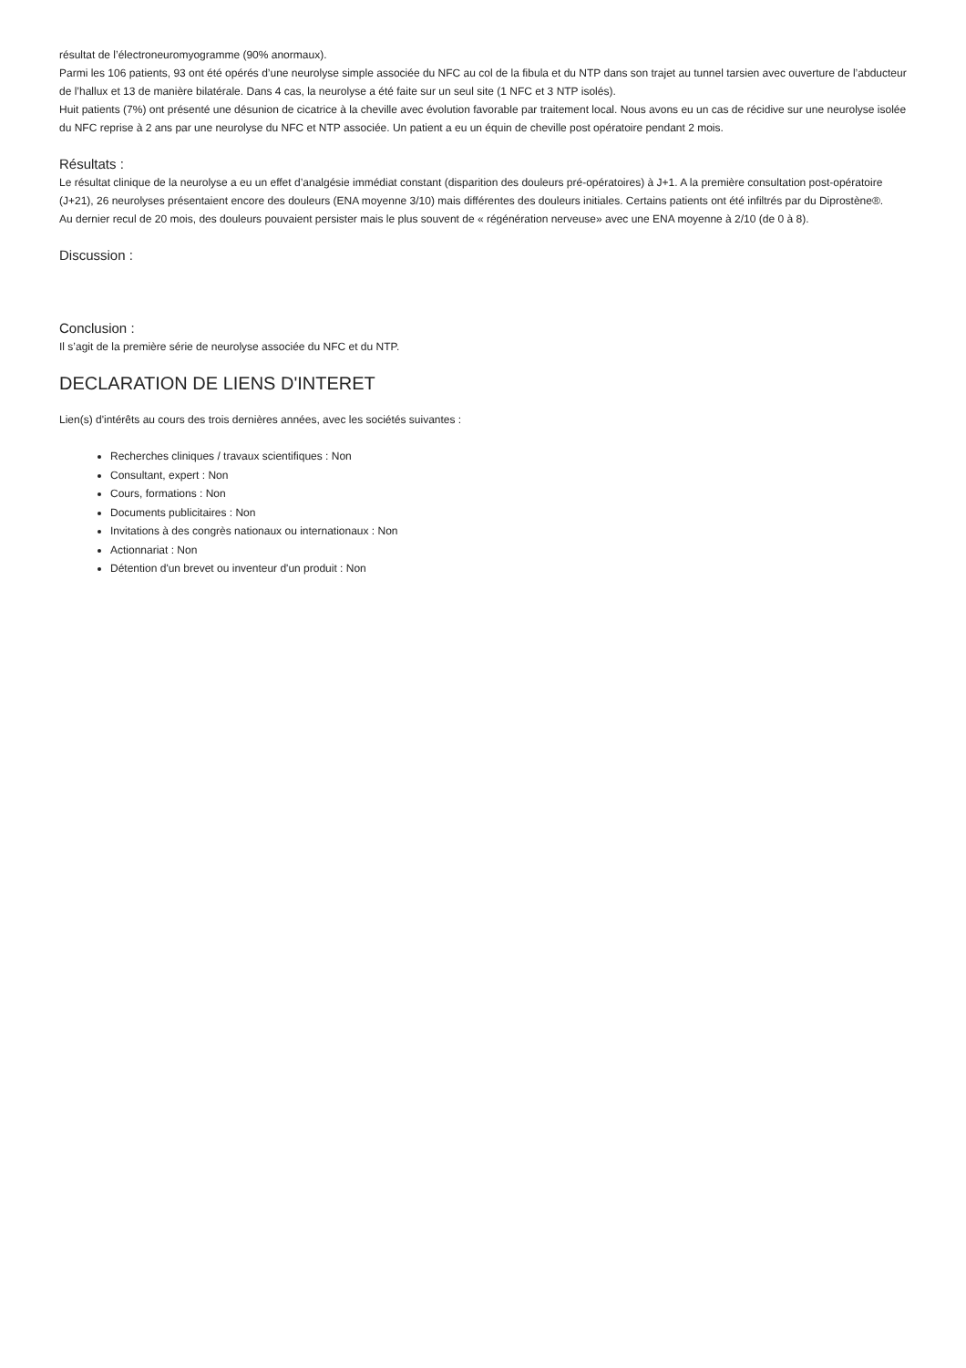résultat de l’électroneuromyogramme (90% anormaux).
Parmi les 106 patients, 93 ont été opérés d’une neurolyse simple associée du NFC au col de la fibula et du NTP dans son trajet au tunnel tarsien avec ouverture de l’abducteur de l’hallux et 13 de manière bilatérale. Dans 4 cas, la neurolyse a été faite sur un seul site (1 NFC et 3 NTP isolés).
Huit patients (7%) ont présenté une désunion de cicatrice à la cheville avec évolution favorable par traitement local. Nous avons eu un cas de récidive sur une neurolyse isolée du NFC reprise à 2 ans par une neurolyse du NFC et NTP associée. Un patient a eu un équin de cheville post opératoire pendant 2 mois.
Résultats :
Le résultat clinique de la neurolyse a eu un effet d’analgésie immédiat constant (disparition des douleurs pré-opératoires) à J+1. A la première consultation post-opératoire (J+21), 26 neurolyses présentaient encore des douleurs (ENA moyenne 3/10) mais différentes des douleurs initiales. Certains patients ont été infiltrés par du Diprostène®.
Au dernier recul de 20 mois, des douleurs pouvaient persister mais le plus souvent de « régénération nerveuse» avec une ENA moyenne à 2/10 (de 0 à 8).
Discussion :
Conclusion :
Il s’agit de la première série de neurolyse associée du NFC et du NTP.
DECLARATION DE LIENS D'INTERET
Lien(s) d'intérêts au cours des trois dernières années, avec les sociétés suivantes :
Recherches cliniques / travaux scientifiques : Non
Consultant, expert : Non
Cours, formations : Non
Documents publicitaires : Non
Invitations à des congrès nationaux ou internationaux : Non
Actionnariat : Non
Détention d'un brevet ou inventeur d'un produit : Non